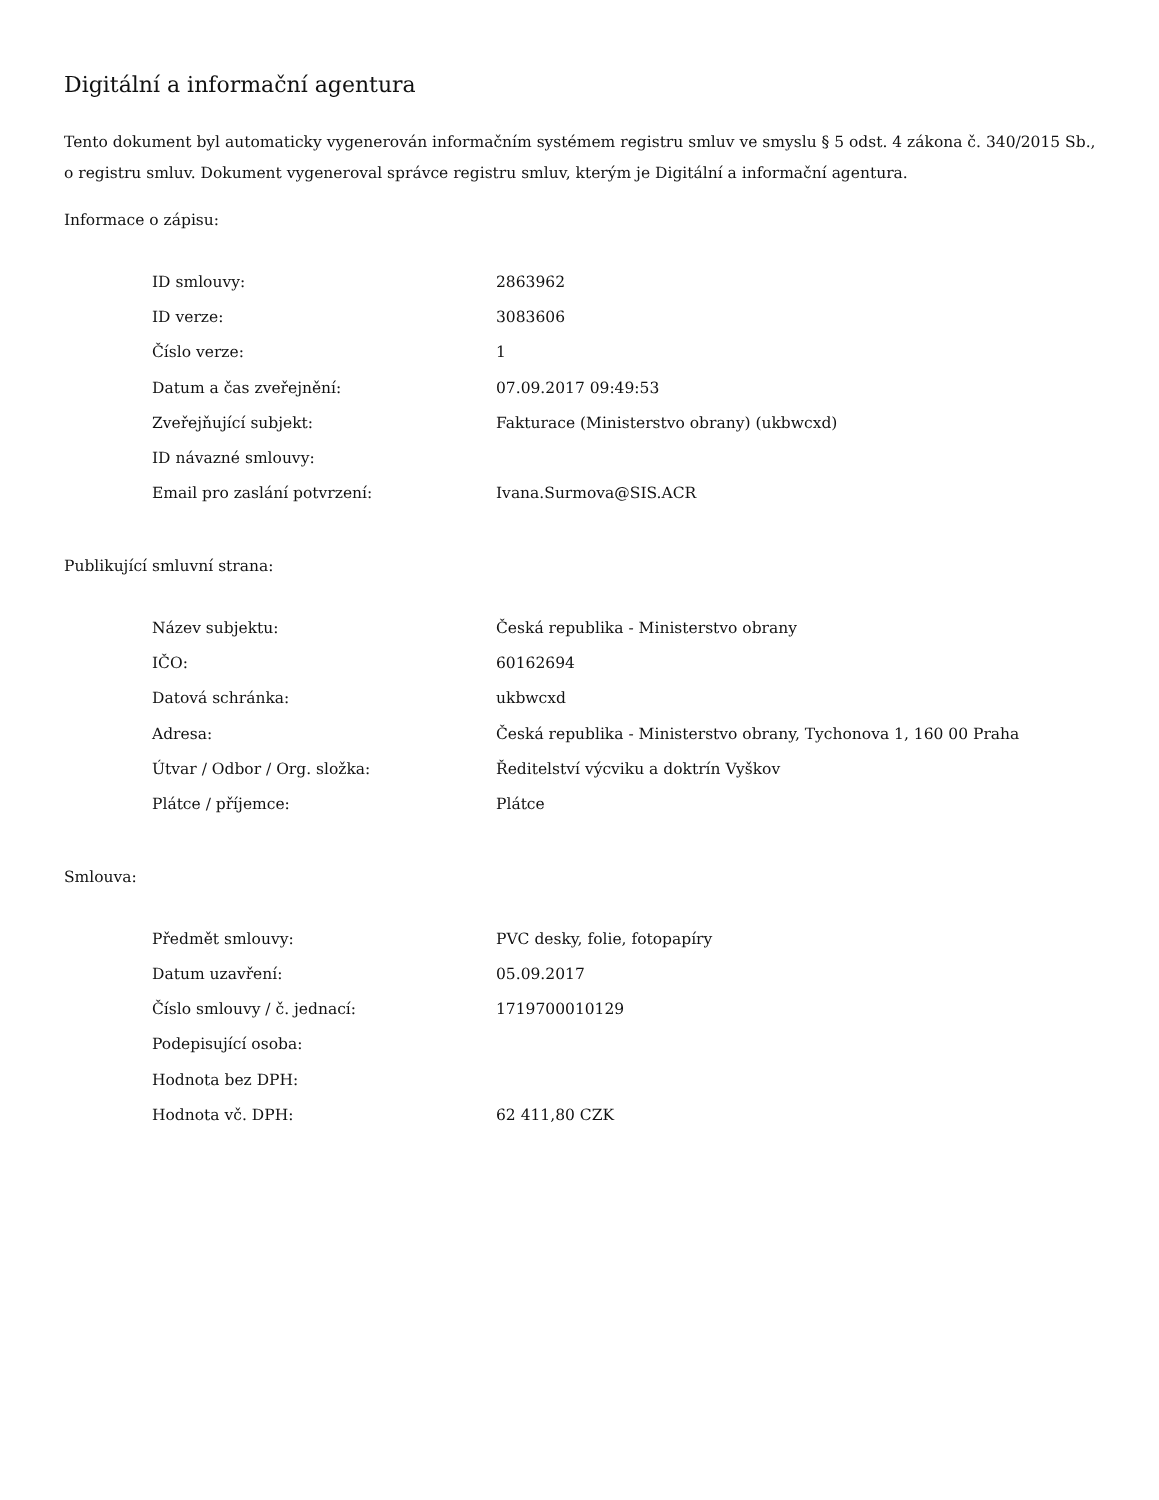Digitální a informační agentura
Tento dokument byl automaticky vygenerován informačním systémem registru smluv ve smyslu § 5 odst. 4 zákona č. 340/2015 Sb., o registru smluv. Dokument vygeneroval správce registru smluv, kterým je Digitální a informační agentura.
Informace o zápisu:
| ID smlouvy: | 2863962 |
| ID verze: | 3083606 |
| Číslo verze: | 1 |
| Datum a čas zveřejnění: | 07.09.2017 09:49:53 |
| Zveřejňující subjekt: | Fakturace (Ministerstvo obrany) (ukbwcxd) |
| ID návazné smlouvy: | |
| Email pro zaslání potvrzení: | Ivana.Surmova@SIS.ACR |
Publikující smluvní strana:
| Název subjektu: | Česká republika - Ministerstvo obrany |
| IČO: | 60162694 |
| Datová schránka: | ukbwcxd |
| Adresa: | Česká republika - Ministerstvo obrany, Tychonova 1, 160 00 Praha |
| Útvar / Odbor / Org. složka: | Ředitelství výcviku a doktrín Vyškov |
| Plátce / příjemce: | Plátce |
Smlouva:
| Předmět smlouvy: | PVC desky, folie, fotopapíry |
| Datum uzavření: | 05.09.2017 |
| Číslo smlouvy / č. jednací: | 1719700010129 |
| Podepisující osoba: | |
| Hodnota bez DPH: | |
| Hodnota vč. DPH: | 62 411,80 CZK |